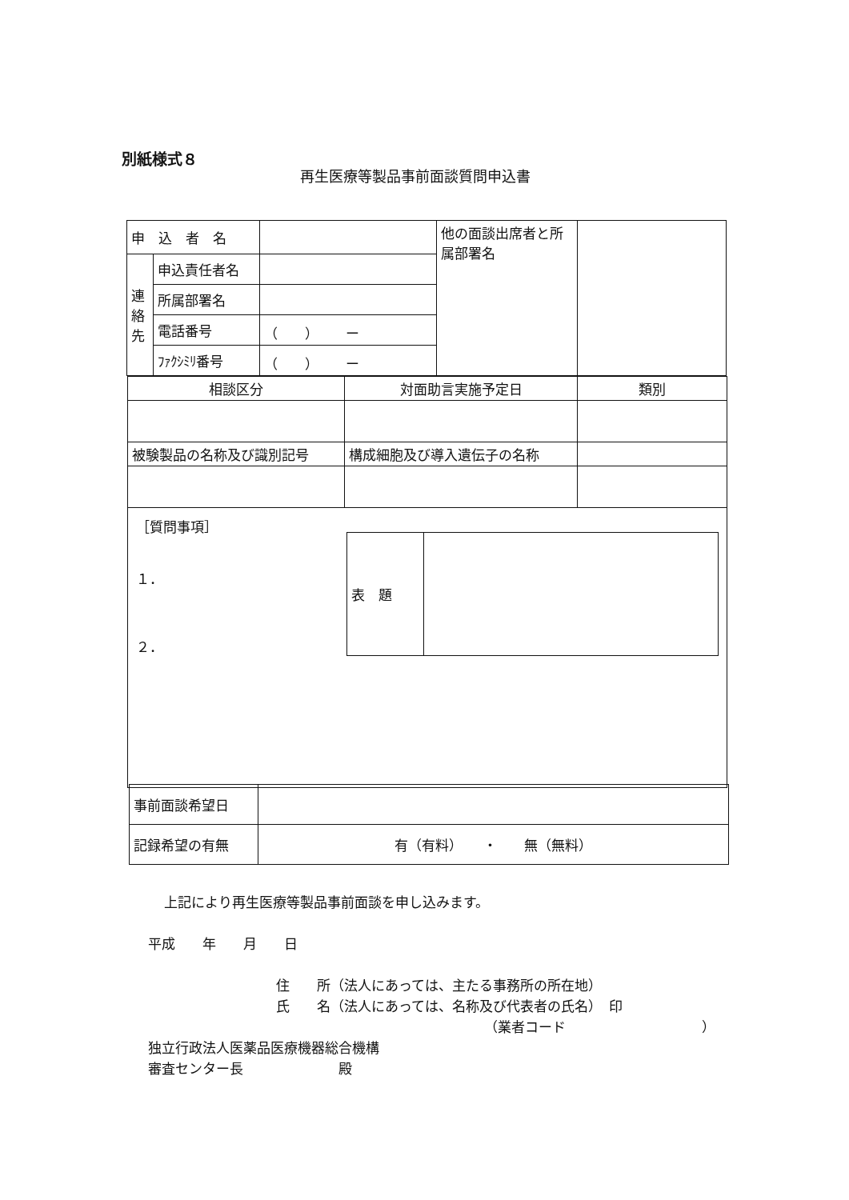別紙様式８
再生医療等製品事前面談質問申込書
| 申 込 者 名 | | | 他の面談出席者と所属部署名 | |
| 連絡先 | 申込責任者名 | | | |
| | 所属部署名 | | | |
| | 電話番号 | （ ） ー | | |
| | ﾌｧｸｼﾐﾘ番号 | （ ） ー | | |
| 相談区分 | 対面助言実施予定日 | 類別 |
| 被験製品の名称及び識別記号 | 構成細胞及び導入遺伝子の名称 | |
| ［質問事項］ １． ２． / 表 題 / / | | |
| 事前面談希望日 | |
| 記録希望の有無 | 有（有料） ・ 無（無料） |
上記により再生医療等製品事前面談を申し込みます。
平成　　年　　月　　日
住　　所（法人にあっては、主たる事務所の所在地）
氏　　名（法人にあっては、名称及び代表者の氏名）　印
（業者コード　　　　　　　　　　）
独立行政法人医薬品医療機器総合機構
審査センター長　　　　　　　殿